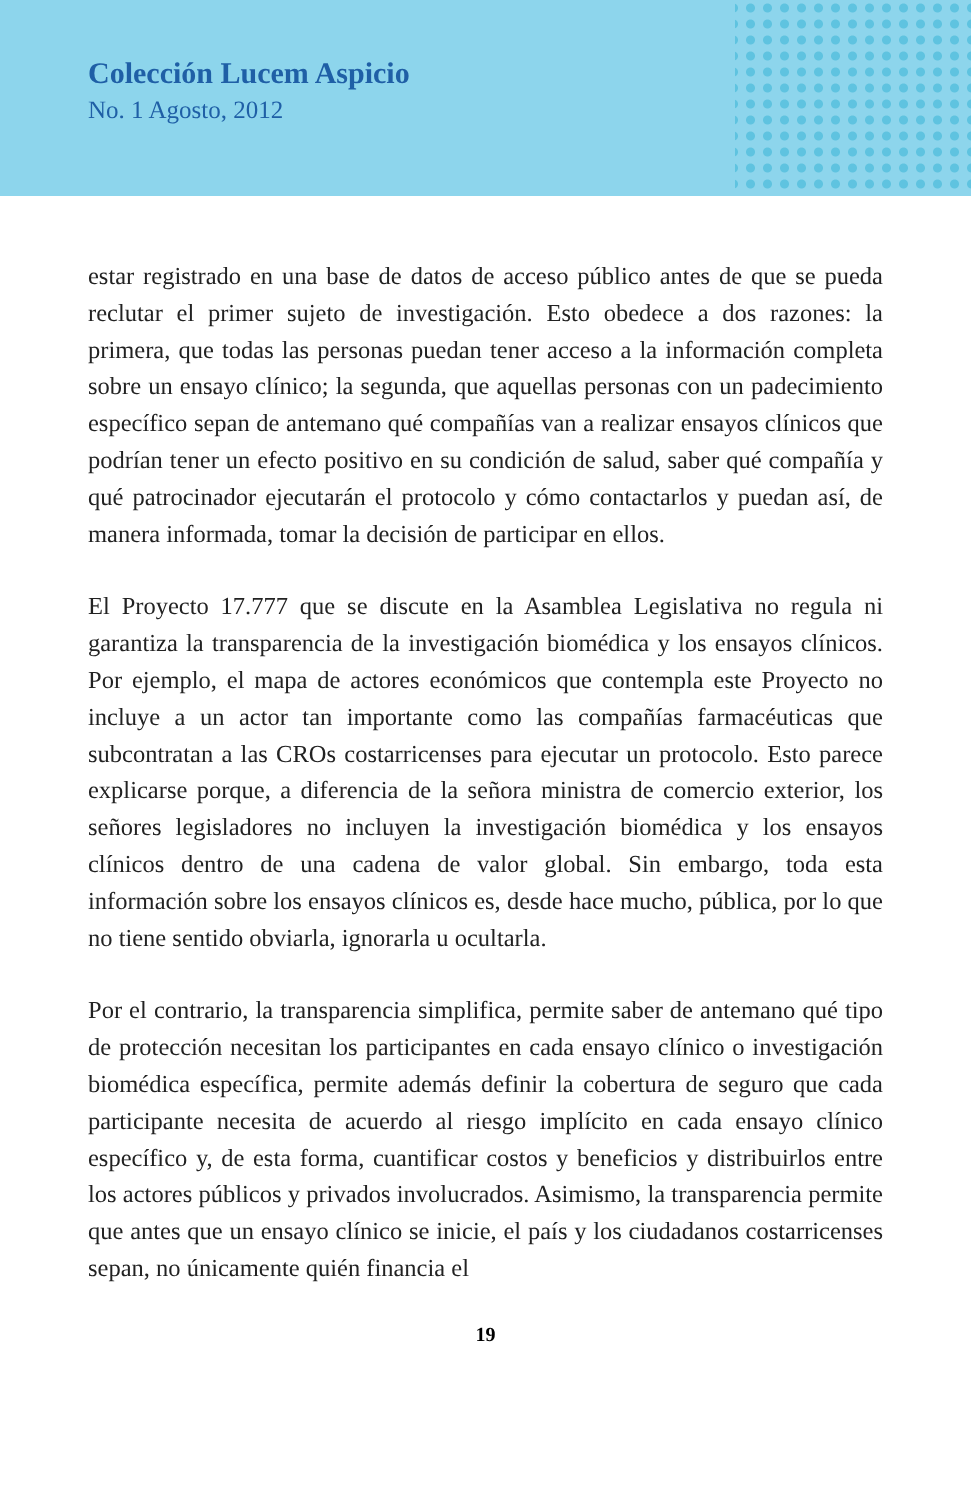Colección Lucem Aspicio
No. 1 Agosto, 2012
estar registrado en una base de datos de acceso público antes de que se pueda reclutar el primer sujeto de investigación. Esto obedece a dos razones: la primera, que todas las personas puedan tener acceso a la información completa sobre un ensayo clínico; la segunda, que aquellas personas con un padecimiento específico sepan de antemano qué compañías van a realizar ensayos clínicos que podrían tener un efecto positivo en su condición de salud, saber qué compañía y qué patrocinador ejecutarán el protocolo y cómo contactarlos y puedan así, de manera informada, tomar la decisión de participar en ellos.
El Proyecto 17.777 que se discute en la Asamblea Legislativa no regula ni garantiza la transparencia de la investigación biomédica y los ensayos clínicos. Por ejemplo, el mapa de actores económicos que contempla este Proyecto no incluye a un actor tan importante como las compañías farmacéuticas que subcontratan a las CROs costarricenses para ejecutar un protocolo. Esto parece explicarse porque, a diferencia de la señora ministra de comercio exterior, los señores legisladores no incluyen la investigación biomédica y los ensayos clínicos dentro de una cadena de valor global. Sin embargo, toda esta información sobre los ensayos clínicos es, desde hace mucho, pública, por lo que no tiene sentido obviarla, ignorarla u ocultarla.
Por el contrario, la transparencia simplifica, permite saber de antemano qué tipo de protección necesitan los participantes en cada ensayo clínico o investigación biomédica específica, permite además definir la cobertura de seguro que cada participante necesita de acuerdo al riesgo implícito en cada ensayo clínico específico y, de esta forma, cuantificar costos y beneficios y distribuirlos entre los actores públicos y privados involucrados. Asimismo, la transparencia permite que antes que un ensayo clínico se inicie, el país y los ciudadanos costarricenses sepan, no únicamente quién financia el
19